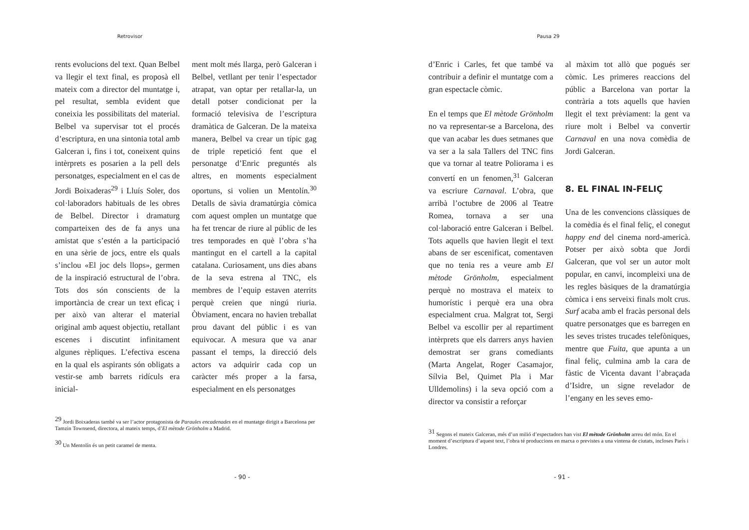Retrovisor
rents evolucions del text. Quan Belbel va llegir el text final, es proposà ell mateix com a director del muntatge i, pel resultat, sembla evident que coneixia les possibilitats del material. Belbel va supervisar tot el procés d’escriptura, en una sintonia total amb Galceran i, fins i tot, coneixent quins intèrprets es posarien a la pell dels personatges, especialment en el cas de Jordi Boixaderas<sup>29</sup> i Lluís Soler, dos col·laboradors habituals de les obres de Belbel. Director i dramaturg comparteixen des de fa anys una amistat que s’estén a la participació en una sèrie de jocs, entre els quals s’inclou «El joc dels llops», germen de la inspiració estructural de l’obra. Tots dos són conscients de la importància de crear un text eficaç i per això van alterar el material original amb aquest objectiu, retallant escenes i discutint infinitament algunes rèpliques. L’efectiva escena en la qual els aspirants són obligats a vestir-se amb barrets ridículs era inicial-
ment molt més llarga, però Galceran i Belbel, vetllant per tenir l’espectador atrapat, van optar per retallar-la, un detall potser condicionat per la formació televisiva de l’escriptura dramàtica de Galceran. De la mateixa manera, Belbel va crear un típic gag de triple repetició fent que el personatge d’Enric preguntés als altres, en moments especialment oportuns, si volien un Mentolín.<sup>30</sup> Detalls de sàvia dramatúrgia còmica com aquest omplen un muntatge que ha fet trencar de riure al públic de les tres temporades en què l’obra s’ha mantingut en el cartell a la capital catalana. Curiosament, uns dies abans de la seva estrena al TNC, els membres de l’equip estaven aterrits perquè creien que ningú riuria. Òbviament, encara no havien treballat prou davant del públic i es van equivocar. A mesura que va anar passant el temps, la direcció dels actors va adquirir cada cop un caràcter més proper a la farsa, especialment en els personatges
<sup>29</sup> Jordi Boixaderas també va ser l’actor protagonista de Paraules encadenades en el muntatge dirigit a Barcelona per Tamzin Townsend, directora, al mateix temps, d’El mètode Grönholm a Madrid.
<sup>30</sup> Un Mentolín és un petit caramel de menta.
- 90 -
Pausa 29
d’Enric i Carles, fet que també va contribuir a definir el muntatge com a gran espectacle còmic.
En el temps que El mètode Grönholm no va representar-se a Barcelona, des que van acabar les dues setmanes que va ser a la sala Tallers del TNC fins que va tornar al teatre Poliorama i es convertí en un fenomen,<sup>31</sup> Galceran va escriure Carnaval. L’obra, que arribà l’octubre de 2006 al Teatre Romea, tornava a ser una col·laboració entre Galceran i Belbel. Tots aquells que havien llegit el text abans de ser escenificat, comentaven que no tenia res a veure amb El mètode Grönholm, especialment perquè no mostrava el mateix to humorístic i perquè era una obra especialment crua. Malgrat tot, Sergi Belbel va escollir per al repartiment intèrprets que els darrers anys havien demostrat ser grans comediants (Marta Angelat, Roger Casamajor, Sílvia Bel, Quimet Pla i Mar Ulldemolins) i la seva opció com a director va consistir a reforçar
al màxim tot allò que pogués ser còmic. Les primeres reaccions del públic a Barcelona van portar la contrària a tots aquells que havien llegit el text prèviament: la gent va riure molt i Belbel va convertir Carnaval en una nova comèdia de Jordi Galceran.
8. EL FINAL IN-FELIÇ
Una de les convencions clàssiques de la comèdia és el final feliç, el conegut happy end del cinema nord-americà. Potser per això sobta que Jordi Galceran, que vol ser un autor molt popular, en canvi, incompleixi una de les regles bàsiques de la dramatúrgia còmica i ens serveixi finals molt crus. Surf acaba amb el fracàs personal dels quatre personatges que es barregen en les seves tristes trucades telefòniques, mentre que Fuita, que apunta a un final feliç, culmina amb la cara de fàstic de Vicenta davant l’abraçada d’Isidre, un signe revelador de l’engany en les seves emo-
<sup>31</sup> Segons el mateix Galceran, més d’un milió d’espectadors han vist El mètode Grönholm arreu del món. En el moment d’escriptura d’aquest text, l’obra té produccions en marxa o previstes a una vintena de ciutats, incloses París i Londres.
- 91 -